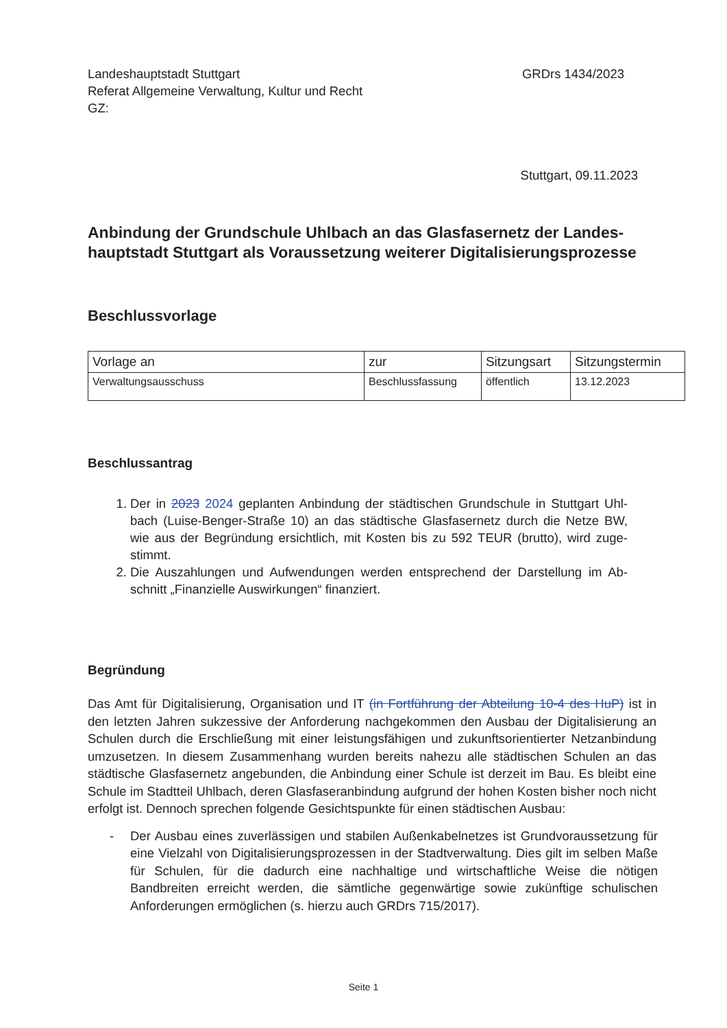Landeshauptstadt Stuttgart
Referat Allgemeine Verwaltung, Kultur und Recht
GZ:
GRDrs 1434/2023
Stuttgart, 09.11.2023
Anbindung der Grundschule Uhlbach an das Glasfasernetz der Landes­hauptstadt Stuttgart als Voraussetzung weiterer Digitalisierungspro­zesse
Beschlussvorlage
| Vorlage an | zur | Sitzungsart | Sitzungstermin |
| --- | --- | --- | --- |
| Verwaltungsausschuss | Beschlussfassung | öffentlich | 13.12.2023 |
Beschlussantrag
1. Der in 2023 2024 geplanten Anbindung der städtischen Grundschule in Stuttgart Uhl­bach (Luise-Benger-Straße 10) an das städtische Glasfasernetz durch die Netze BW, wie aus der Begründung ersichtlich, mit Kosten bis zu 592 TEUR (brutto), wird zuge­stimmt.
2. Die Auszahlungen und Aufwendungen werden entsprechend der Darstellung im Ab­schnitt „Finanzielle Auswirkungen“ finanziert.
Begründung
Das Amt für Digitalisierung, Organisation und IT (in Fortführung der Abteilung 10-4 des HuP) ist in den letzten Jahren sukzessive der Anforderung nachgekommen den Ausbau der Digi­talisierung an Schulen durch die Erschließung mit einer leistungsfähigen und zukunftsorien­tierter Netzanbindung umzusetzen. In diesem Zusammenhang wurden bereits nahezu alle städtischen Schulen an das städtische Glasfasernetz angebunden, die Anbindung einer Schule ist derzeit im Bau. Es bleibt eine Schule im Stadtteil Uhlbach, deren Glasfaseranbin­dung aufgrund der hohen Kosten bisher noch nicht erfolgt ist. Dennoch sprechen folgende Gesichtspunkte für einen städtischen Ausbau:
- Der Ausbau eines zuverlässigen und stabilen Außenkabelnetzes ist Grundvorausset­zung für eine Vielzahl von Digitalisierungsprozessen in der Stadtverwaltung. Dies gilt im selben Maße für Schulen, für die dadurch eine nachhaltige und wirtschaftliche Weise die nötigen Bandbreiten erreicht werden, die sämtliche gegenwärtige sowie zukünftige schulischen Anforderungen ermöglichen (s. hierzu auch GRDrs 715/2017).
Seite 1